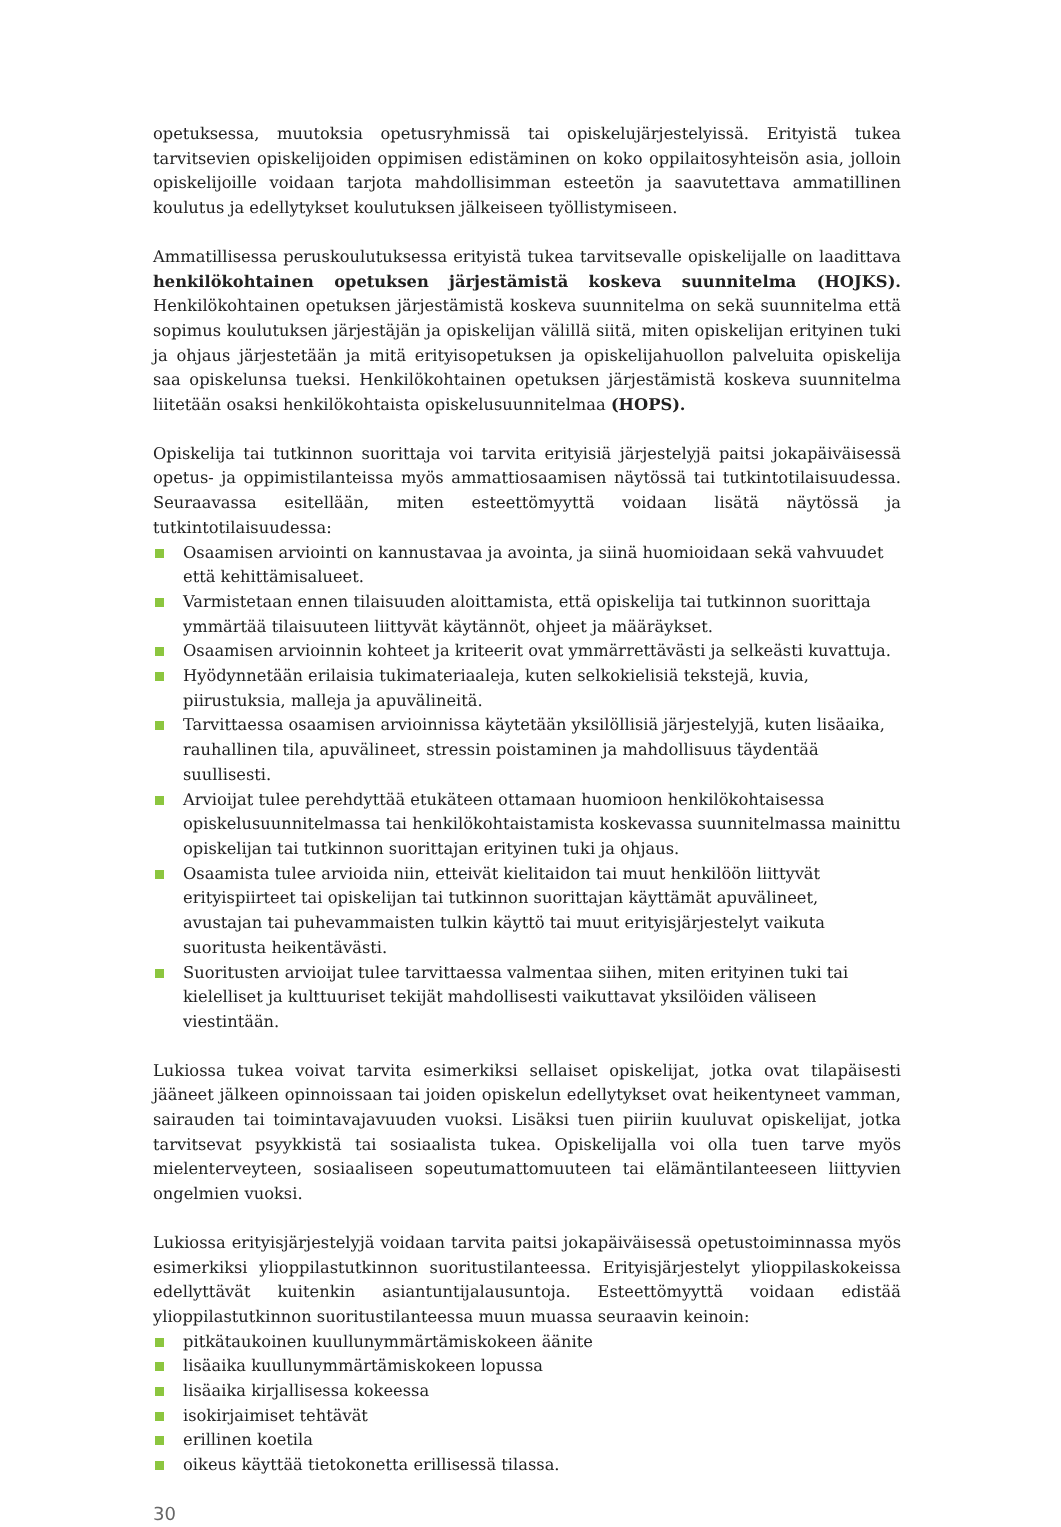opetuksessa, muutoksia opetusryhmissä tai opiskelujärjestelyissä. Erityistä tukea tarvitsevien opiskelijoiden oppimisen edistäminen on koko oppilaitosyhteisön asia, jolloin opiskelijoille voidaan tarjota mahdollisimman esteetön ja saavutettava ammatillinen koulutus ja edellytykset koulutuksen jälkeiseen työllistymiseen.
Ammatillisessa peruskoulutuksessa erityistä tukea tarvitsevalle opiskelijalle on laadittava henkilökohtainen opetuksen järjestämistä koskeva suunnitelma (HOJKS). Henkilökohtainen opetuksen järjestämistä koskeva suunnitelma on sekä suunnitelma että sopimus koulutuksen järjestäjän ja opiskelijan välillä siitä, miten opiskelijan erityinen tuki ja ohjaus järjestetään ja mitä erityisopetuksen ja opiskelijahuollon palveluita opiskelija saa opiskelunsa tueksi. Henkilökohtainen opetuksen järjestämistä koskeva suunnitelma liitetään osaksi henkilökohtaista opiskelusuunnitelmaa (HOPS).
Opiskelija tai tutkinnon suorittaja voi tarvita erityisiä järjestelyjä paitsi jokapäiväisessä opetus- ja oppimistilanteissa myös ammattiosaamisen näytössä tai tutkintotilaisuudessa. Seuraavassa esitellään, miten esteettömyyttä voidaan lisätä näytössä ja tutkintotilaisuudessa:
Osaamisen arviointi on kannustavaa ja avointa, ja siinä huomioidaan sekä vahvuudet että kehittämisalueet.
Varmistetaan ennen tilaisuuden aloittamista, että opiskelija tai tutkinnon suorittaja ymmärtää tilaisuuteen liittyvät käytännöt, ohjeet ja määräykset.
Osaamisen arvioinnin kohteet ja kriteerit ovat ymmärrettävästi ja selkeästi kuvattuja.
Hyödynnetään erilaisia tukimateriaaleja, kuten selkokielisiä tekstejä, kuvia, piirustuksia, malleja ja apuvälineitä.
Tarvittaessa osaamisen arvioinnissa käytetään yksilöllisiä järjestelyjä, kuten lisäaika, rauhallinen tila, apuvälineet, stressin poistaminen ja mahdollisuus täydentää suullisesti.
Arvioijat tulee perehdyttää etukäteen ottamaan huomioon henkilökohtaisessa opiskelusuunnitelmassa tai henkilökohtaistamista koskevassa suunnitelmassa mainittu opiskelijan tai tutkinnon suorittajan erityinen tuki ja ohjaus.
Osaamista tulee arvioida niin, etteivät kielitaidon tai muut henkilöön liittyvät erityispiirteet tai opiskelijan tai tutkinnon suorittajan käyttämät apuvälineet, avustajan tai puhevammaisten tulkin käyttö tai muut erityisjärjestelyt vaikuta suoritusta heikentävästi.
Suoritusten arvioijat tulee tarvittaessa valmentaa siihen, miten erityinen tuki tai kielelliset ja kulttuuriset tekijät mahdollisesti vaikuttavat yksilöiden väliseen viestintään.
Lukiossa tukea voivat tarvita esimerkiksi sellaiset opiskelijat, jotka ovat tilapäisesti jääneet jälkeen opinnoissaan tai joiden opiskelun edellytykset ovat heikentyneet vamman, sairauden tai toimintavajavuuden vuoksi. Lisäksi tuen piiriin kuuluvat opiskelijat, jotka tarvitsevat psyykkistä tai sosiaalista tukea. Opiskelijalla voi olla tuen tarve myös mielenterveyteen, sosiaaliseen sopeutumattomuuteen tai elämäntilanteeseen liittyvien ongelmien vuoksi.
Lukiossa erityisjärjestelyjä voidaan tarvita paitsi jokapäiväisessä opetustoiminnassa myös esimerkiksi ylioppilastutkinnon suoritustilanteessa. Erityisjärjestelyt ylioppilaskokeissa edellyttävät kuitenkin asiantuntijalausuntoja. Esteettömyyttä voidaan edistää ylioppilastutkinnon suoritustilanteessa muun muassa seuraavin keinoin:
pitkätaukoinen kuullunymmärtämiskokeen äänite
lisäaika kuullunymmärtämiskokeen lopussa
lisäaika kirjallisessa kokeessa
isokirjaimiset tehtävät
erillinen koetila
oikeus käyttää tietokonetta erillisessä tilassa.
30